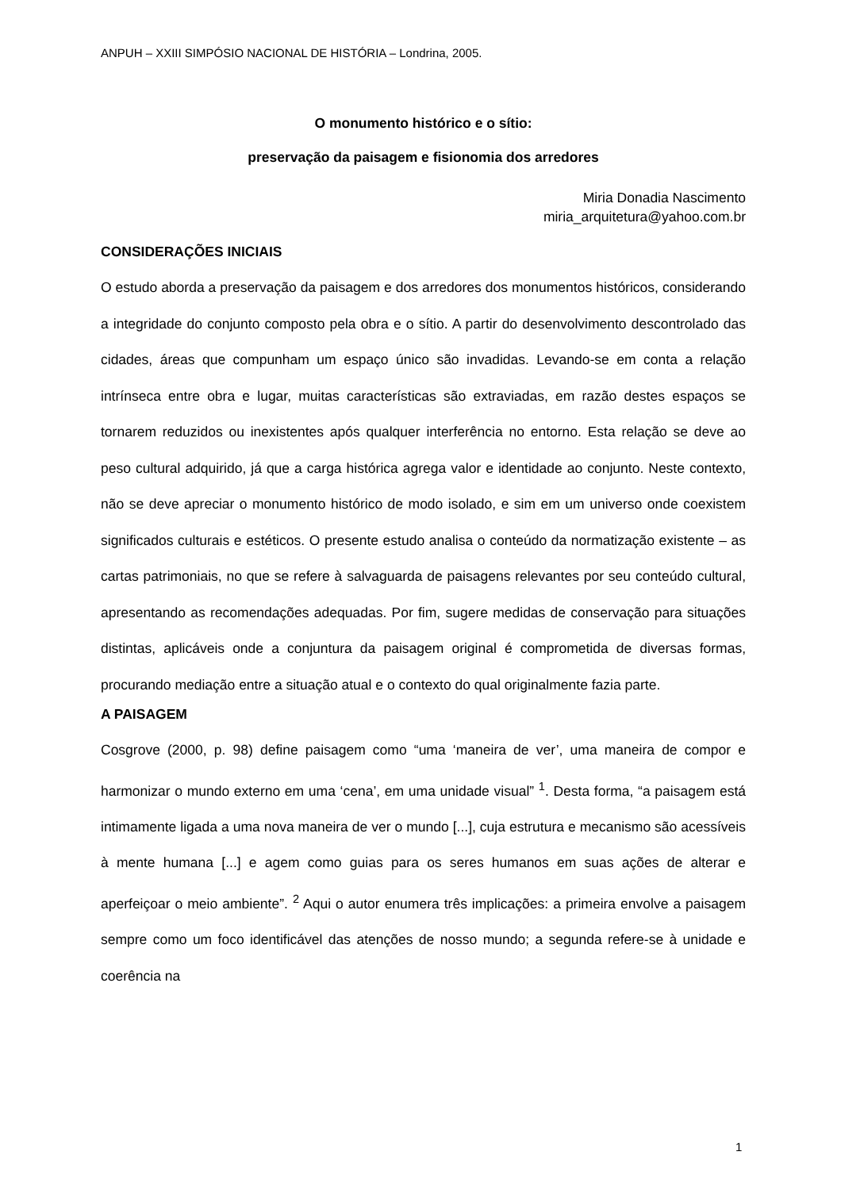ANPUH – XXIII SIMPÓSIO NACIONAL DE HISTÓRIA – Londrina, 2005.
O monumento histórico e o sítio:
preservação da paisagem e fisionomia dos arredores
Miria Donadia Nascimento
miria_arquitetura@yahoo.com.br
CONSIDERAÇÕES INICIAIS
O estudo aborda a preservação da paisagem e dos arredores dos monumentos históricos, considerando a integridade do conjunto composto pela obra e o sítio. A partir do desenvolvimento descontrolado das cidades, áreas que compunham um espaço único são invadidas. Levando-se em conta a relação intrínseca entre obra e lugar, muitas características são extraviadas, em razão destes espaços se tornarem reduzidos ou inexistentes após qualquer interferência no entorno. Esta relação se deve ao peso cultural adquirido, já que a carga histórica agrega valor e identidade ao conjunto. Neste contexto, não se deve apreciar o monumento histórico de modo isolado, e sim em um universo onde coexistem significados culturais e estéticos. O presente estudo analisa o conteúdo da normatização existente – as cartas patrimoniais, no que se refere à salvaguarda de paisagens relevantes por seu conteúdo cultural, apresentando as recomendações adequadas. Por fim, sugere medidas de conservação para situações distintas, aplicáveis onde a conjuntura da paisagem original é comprometida de diversas formas, procurando mediação entre a situação atual e o contexto do qual originalmente fazia parte.
A PAISAGEM
Cosgrove (2000, p. 98) define paisagem como “uma ‘maneira de ver’, uma maneira de compor e harmonizar o mundo externo em uma ‘cena’, em uma unidade visual” <sup>1</sup>. Desta forma, “a paisagem está intimamente ligada a uma nova maneira de ver o mundo [...], cuja estrutura e mecanismo são acessíveis à mente humana [...] e agem como guias para os seres humanos em suas ações de alterar e aperfeiçoar o meio ambiente”. <sup>2</sup> Aqui o autor enumera três implicações: a primeira envolve a paisagem sempre como um foco identificável das atenções de nosso mundo; a segunda refere-se à unidade e coerência na
1